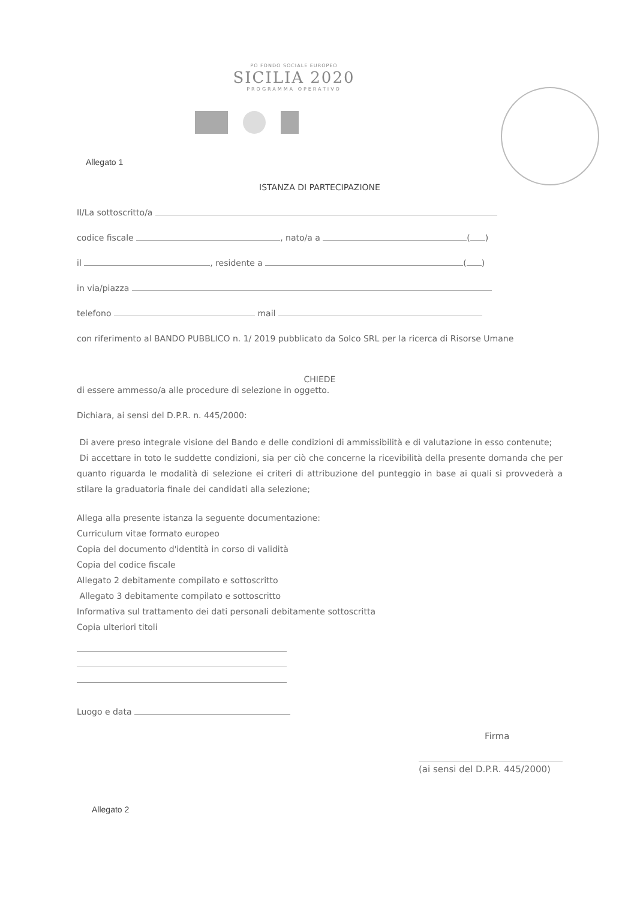PO FONDO SOCIALE EUROPEO
SICILIA 2020
PROGRAMMA OPERATIVO
Allegato 1
ISTANZA DI PARTECIPAZIONE
Il/La sottoscritto/a
codice fiscale , nato/a a ( )
il , residente a ( )
in via/piazza
telefono mail
con riferimento al BANDO PUBBLICO n. 1/ 2019 pubblicato da Solco SRL per la ricerca di Risorse Umane
CHIEDE
di essere ammesso/a alle procedure di selezione in oggetto.
Dichiara, ai sensi del D.P.R. n. 445/2000:
Di avere preso integrale visione del Bando e delle condizioni di ammissibilità e di valutazione in esso contenute;
Di accettare in toto le suddette condizioni, sia per ciò che concerne la ricevibilità della presente domanda che per quanto riguarda le modalità di selezione ei criteri di attribuzione del punteggio in base ai quali si provvederà a stilare la graduatoria finale dei candidati alla selezione;
Allega alla presente istanza la seguente documentazione:
Curriculum vitae formato europeo
Copia del documento d'identità in corso di validità
Copia del codice fiscale
Allegato 2 debitamente compilato e sottoscritto
Allegato 3 debitamente compilato e sottoscritto
Informativa sul trattamento dei dati personali debitamente sottoscritta
Copia ulteriori titoli
Luogo e data
Firma
(ai sensi del D.P.R. 445/2000)
Allegato 2